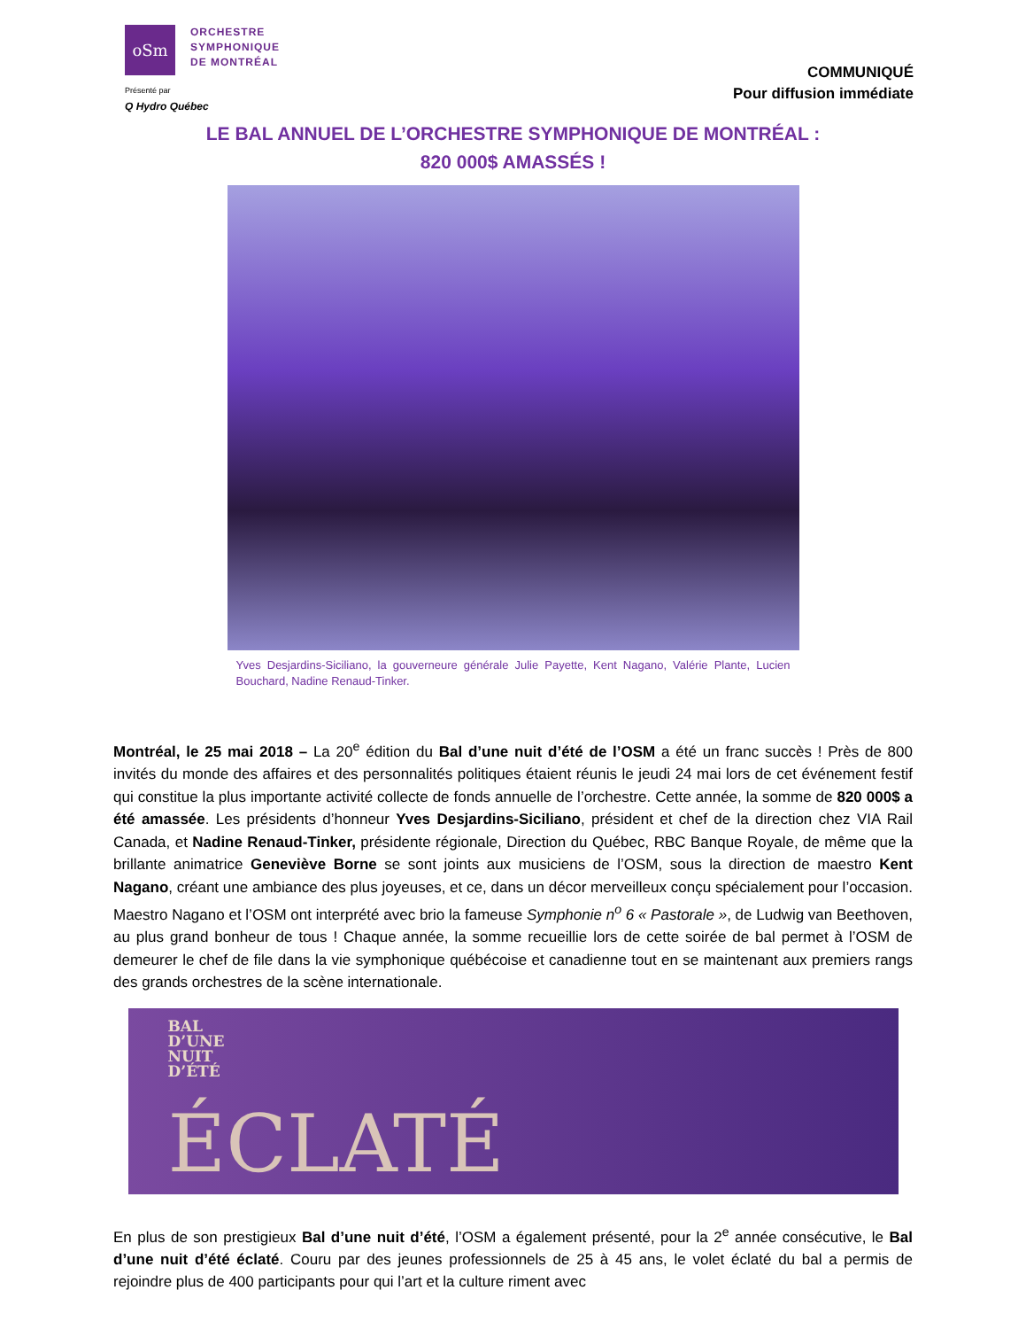oSm
ORCHESTRE
SYMPHONIQUE
DE MONTRÉAL
Présenté par
Q Hydro Québec
COMMUNIQUÉ
Pour diffusion immédiate
LE BAL ANNUEL DE L’ORCHESTRE SYMPHONIQUE DE MONTRÉAL :
820 000$ AMASSÉS !
Yves Desjardins-Siciliano, la gouverneure générale Julie Payette, Kent Nagano, Valérie Plante, Lucien Bouchard, Nadine Renaud-Tinker.
Montréal, le 25 mai 2018 – La 20<sup>e</sup> édition du Bal d’une nuit d’été de l’OSM a été un franc succès ! Près de 800 invités du monde des affaires et des personnalités politiques étaient réunis le jeudi 24 mai lors de cet événement festif qui constitue la plus importante activité collecte de fonds annuelle de l’orchestre. Cette année, la somme de 820 000$ a été amassée. Les présidents d’honneur Yves Desjardins-Siciliano, président et chef de la direction chez VIA Rail Canada, et Nadine Renaud-Tinker, présidente régionale, Direction du Québec, RBC Banque Royale, de même que la brillante animatrice Geneviève Borne se sont joints aux musiciens de l’OSM, sous la direction de maestro Kent Nagano, créant une ambiance des plus joyeuses, et ce, dans un décor merveilleux conçu spécialement pour l’occasion. Maestro Nagano et l’OSM ont interprété avec brio la fameuse Symphonie n<sup>o</sup> 6 « Pastorale », de Ludwig van Beethoven, au plus grand bonheur de tous ! Chaque année, la somme recueillie lors de cette soirée de bal permet à l’OSM de demeurer le chef de file dans la vie symphonique québécoise et canadienne tout en se maintenant aux premiers rangs des grands orchestres de la scène internationale.
BAL
D’UNE
NUIT
D’ÉTÉ
ÉCLATÉ
En plus de son prestigieux Bal d’une nuit d’été, l’OSM a également présenté, pour la 2<sup>e</sup> année consécutive, le Bal d’une nuit d’été éclaté. Couru par des jeunes professionnels de 25 à 45 ans, le volet éclaté du bal a permis de rejoindre plus de 400 participants pour qui l’art et la culture riment avec